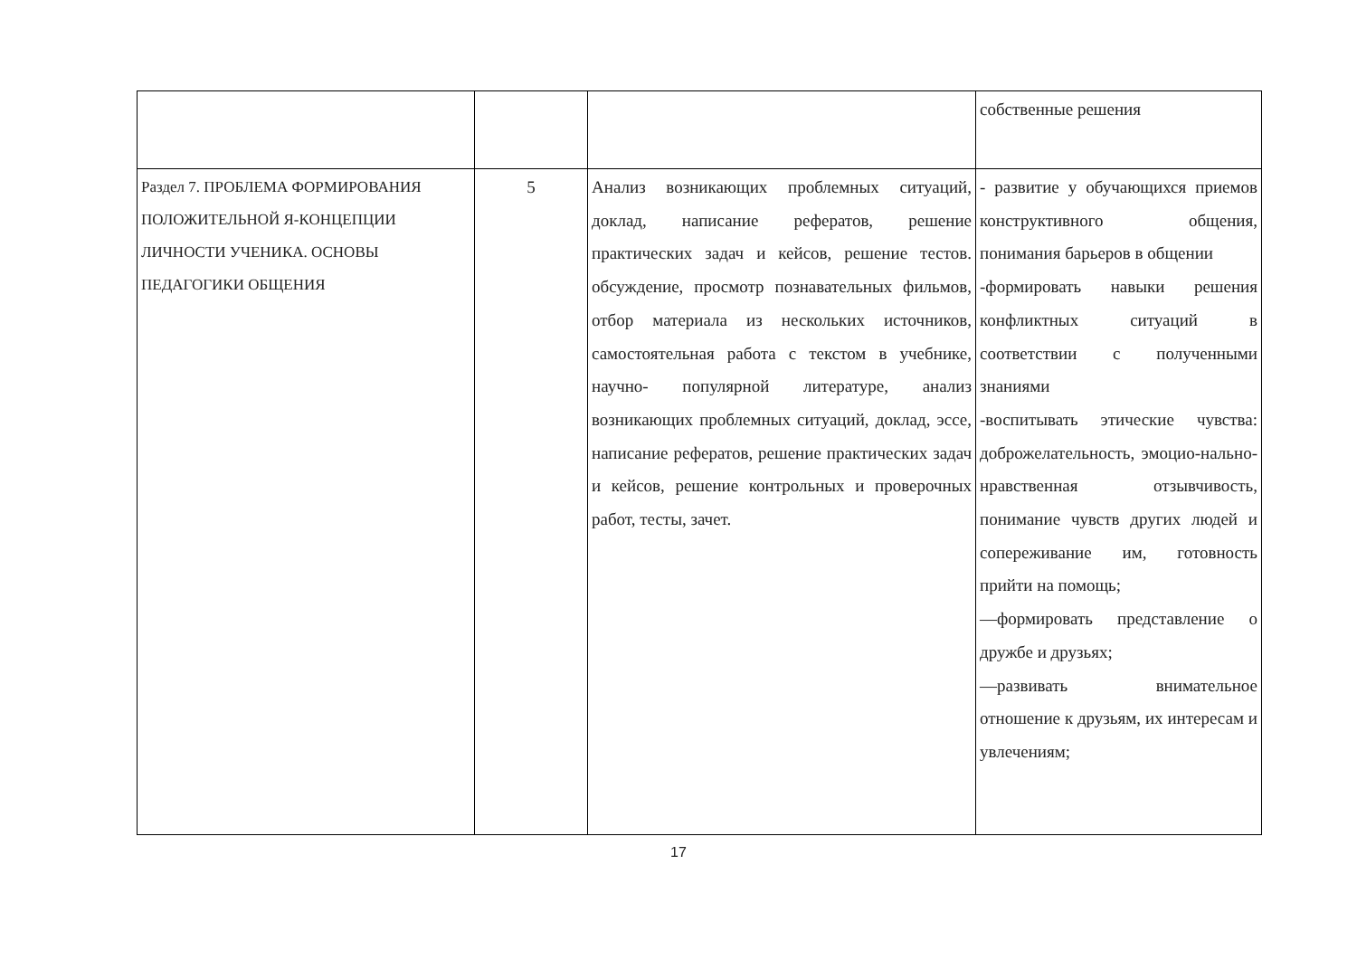| | | | собственные решения |
| Раздел 7. ПРОБЛЕМА ФОРМИРОВАНИЯ ПОЛОЖИТЕЛЬНОЙ Я-КОНЦЕПЦИИ ЛИЧНОСТИ УЧЕНИКА. ОСНОВЫ ПЕДАГОГИКИ ОБЩЕНИЯ | 5 | Анализ возникающих проблемных ситуаций, доклад, написание рефератов, решение практических задач и кейсов, решение тестов. обсуждение, просмотр познавательных фильмов, отбор материала из нескольких источников, самостоятельная работа с текстом в учебнике, научно- популярной литературе, анализ возникающих проблемных ситуаций, доклад, эссе, написание рефератов, решение практических задач и кейсов, решение контрольных и проверочных работ, тесты, зачет. | - развитие у обучающихся приемов конструктивного общения, понимания барьеров в общении -формировать навыки решения конфликтных ситуаций в соответствии с полученными знаниями -воспитывать этические чувства: доброжелательность, эмоцио-нально-нравственная отзывчивость, понимание чувств других людей и сопереживание им, готовность прийти на помощь; —формировать представление о дружбе и друзьях; —развивать внимательное отношение к друзьям, их интересам и увлечениям; |
17